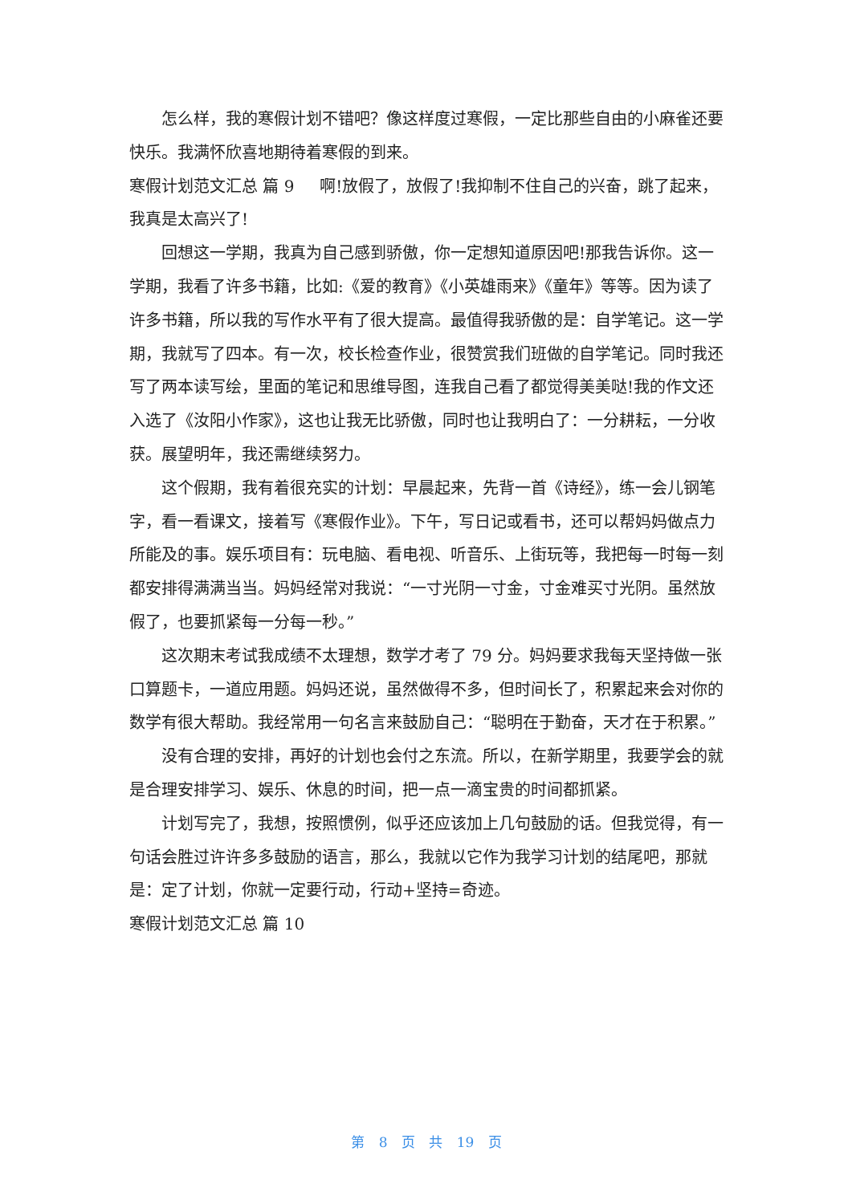怎么样，我的寒假计划不错吧？像这样度过寒假，一定比那些自由的小麻雀还要快乐。我满怀欣喜地期待着寒假的到来。
寒假计划范文汇总 篇 9 啊!放假了，放假了!我抑制不住自己的兴奋，跳了起来，我真是太高兴了!
回想这一学期，我真为自己感到骄傲，你一定想知道原因吧!那我告诉你。这一学期，我看了许多书籍，比如:《爱的教育》《小英雄雨来》《童年》等等。因为读了许多书籍，所以我的写作水平有了很大提高。最值得我骄傲的是：自学笔记。这一学期，我就写了四本。有一次，校长检查作业，很赞赏我们班做的自学笔记。同时我还写了两本读写绘，里面的笔记和思维导图，连我自己看了都觉得美美哒!我的作文还入选了《汝阳小作家》，这也让我无比骄傲，同时也让我明白了：一分耕耘，一分收获。展望明年，我还需继续努力。
这个假期，我有着很充实的计划：早晨起来，先背一首《诗经》，练一会儿钢笔字，看一看课文，接着写《寒假作业》。下午，写日记或看书，还可以帮妈妈做点力所能及的事。娱乐项目有：玩电脑、看电视、听音乐、上街玩等，我把每一时每一刻都安排得满满当当。妈妈经常对我说：“一寸光阴一寸金，寸金难买寸光阴。虽然放假了，也要抓紧每一分每一秒。”
这次期末考试我成绩不太理想，数学才考了 79 分。妈妈要求我每天坚持做一张口算题卡，一道应用题。妈妈还说，虽然做得不多，但时间长了，积累起来会对你的数学有很大帮助。我经常用一句名言来鼓励自己：“聪明在于勤奋，天才在于积累。”
没有合理的安排，再好的计划也会付之东流。所以，在新学期里，我要学会的就是合理安排学习、娱乐、休息的时间，把一点一滴宝贵的时间都抓紧。
计划写完了，我想，按照惯例，似乎还应该加上几句鼓励的话。但我觉得，有一句话会胜过许许多多鼓励的语言，那么，我就以它作为我学习计划的结尾吧，那就是：定了计划，你就一定要行动，行动+坚持=奇迹。
寒假计划范文汇总 篇 10
第 8 页 共 19 页